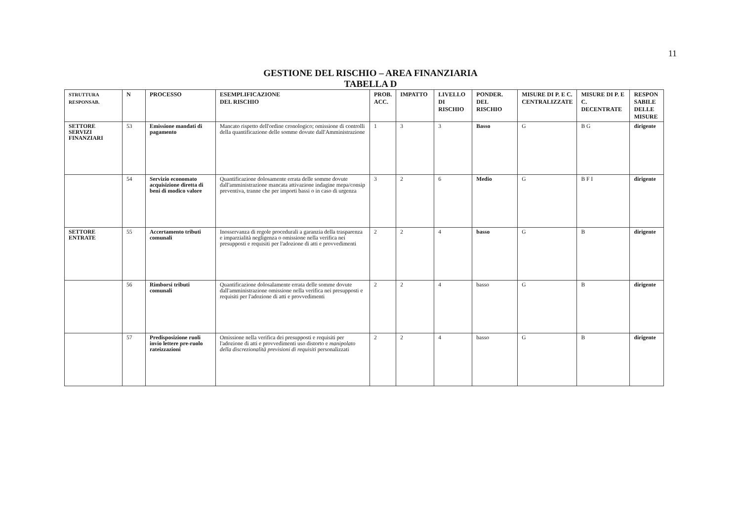11
GESTIONE DEL RISCHIO – AREA FINANZIARIA
TABELLA D
| STRUTTURA RESPONSAB. | N | PROCESSO | ESEMPLIFICAZIONE DEL RISCHIO | PROB. ACC. | IMPATTO | LIVELLO DI RISCHIO | PONDER. DEL RISCHIO | MISURE DI P. E C. CENTRALIZZATE | MISURE DI P. E C. DECENTRATE | RESPON SABILE DELLE MISURE |
| --- | --- | --- | --- | --- | --- | --- | --- | --- | --- | --- |
| SETTORE SERVIZI FINANZIARI | 53 | Emissione mandati di pagamento | Mancato rispetto dell'ordine cronologico; omissione di controlli della quantificazione delle somme dovute dall'Amministrazione | 1 | 3 | 3 | Basso | G | B G | dirigente |
| | 54 | Servizio economato acquisizione diretta di beni di modico valore | Quantificazione dolosamente errata delle somme dovute dall'amministrazione mancata attivazione indagine mepa/consip preventiva, tranne che per importi bassi o in caso di urgenza | 3 | 2 | 6 | Medio | G | B F I | dirigente |
| SETTORE ENTRATE | 55 | Accertamento tributi comunali | Inosservanza di regole procedurali a garanzia della trasparenza e imparzialità negligenza o omissione nella verifica nei presupposti e requisiti per l'adozione di atti e provvedimenti | 2 | 2 | 4 | basso | G | B | dirigente |
| | 56 | Rimborsi tributi comunali | Quantificazione dolosalamente errata delle somme dovute dall'amministrazione omissione nella verifica nei presupposti e requisiti per l'adozione di atti e provvedimenti | 2 | 2 | 4 | basso | G | B | dirigente |
| | 57 | Predisposizione ruoli invio lettere pre-ruolo rateizzazioni | Omissione nella verifica dei presupposti e requisiti per l'adozione di atti e provvedimenti uso distorto e manipolato della discrezionalità previsioni di requisiti personalizzati | 2 | 2 | 4 | basso | G | B | dirigente |